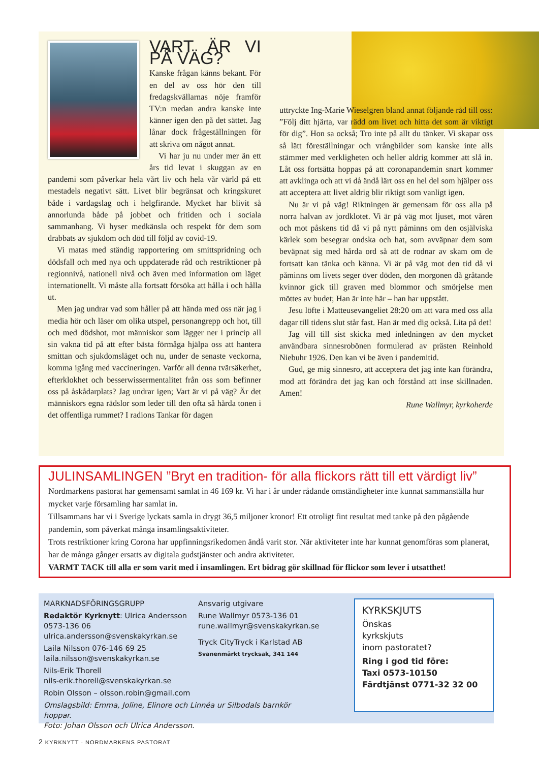VART ÄR VI PÅ VÄG?
Kanske frågan känns bekant. För en del av oss hör den till fredagskvällarnas nöje framför TV:n medan andra kanske inte känner igen den på det sättet. Jag lånar dock frågeställningen för att skriva om något annat.
Vi har ju nu under mer än ett års tid levat i skuggan av en pandemi som påverkar hela vårt liv och hela vår värld på ett mestadels negativt sätt. Livet blir begränsat och kringskuret både i vardagslag och i helgfirande. Mycket har blivit så annorlunda både på jobbet och fritiden och i sociala sammanhang. Vi hyser medkänsla och respekt för dem som drabbats av sjukdom och död till följd av covid-19.
Vi matas med ständig rapportering om smittspridning och dödsfall och med nya och uppdaterade råd och restriktioner på regionnivå, nationell nivå och även med information om läget internationellt. Vi måste alla fortsatt försöka att hålla i och hålla ut.
Men jag undrar vad som håller på att hända med oss när jag i media hör och läser om olika utspel, personangrepp och hot, till och med dödshot, mot människor som lägger ner i princip all sin vakna tid på att efter bästa förmåga hjälpa oss att hantera smittan och sjukdomsläget och nu, under de senaste veckorna, komma igång med vaccineringen. Varför all denna tvärsäkerhet, efterklokhet och besserwissermentalitet från oss som befinner oss på åskådarplats? Jag undrar igen; Vart är vi på väg? Är det människors egna rädslor som leder till den ofta så hårda tonen i det offentliga rummet? I radions Tankar för dagen
uttryckte Ing-Marie Wieselgren bland annat följande råd till oss: ”Följ ditt hjärta, var rädd om livet och hitta det som är viktigt för dig”. Hon sa också; Tro inte på allt du tänker. Vi skapar oss så lätt föreställningar och vrångbilder som kanske inte alls stämmer med verkligheten och heller aldrig kommer att slå in. Låt oss fortsätta hoppas på att coronapandemin snart kommer att avklinga och att vi då ändå lärt oss en hel del som hjälper oss att acceptera att livet aldrig blir riktigt som vanligt igen.
Nu är vi på väg! Riktningen är gemensam för oss alla på norra halvan av jordklotet. Vi är på väg mot ljuset, mot våren och mot påskens tid då vi på nytt påminns om den osjälviska kärlek som besegrar ondska och hat, som avväpnar dem som beväpnat sig med hårda ord så att de rodnar av skam om de fortsatt kan tänka och känna. Vi är på väg mot den tid då vi påminns om livets seger över döden, den morgonen då gråtande kvinnor gick till graven med blommor och smörjelse men möttes av budet; Han är inte här – han har uppstått.
Jesu löfte i Matteusevangeliet 28:20 om att vara med oss alla dagar till tidens slut står fast. Han är med dig också. Lita på det!
Jag vill till sist skicka med inledningen av den mycket användbara sinnesrobönen formulerad av prästen Reinhold Niebuhr 1926. Den kan vi be även i pandemitid.
Gud, ge mig sinnesro, att acceptera det jag inte kan förändra, mod att förändra det jag kan och förstånd att inse skillnaden. Amen!
Rune Wallmyr, kyrkoherde
JULINSAMLINGEN ”Bryt en tradition- för alla flickors rätt till ett värdigt liv”
Nordmarkens pastorat har gemensamt samlat in 46 169 kr. Vi har i år under rådande omständigheter inte kunnat sammanställa hur mycket varje församling har samlat in.
Tillsammans har vi i Sverige lyckats samla in drygt 36,5 miljoner kronor! Ett otroligt fint resultat med tanke på den pågående pandemin, som påverkat många insamlingsaktiviteter.
Trots restriktioner kring Corona har uppfinningsrikedomen ändå varit stor. När aktiviteter inte har kunnat genomföras som planerat, har de många gånger ersatts av digitala gudstjänster och andra aktiviteter.
VARMT TACK till alla er som varit med i insamlingen. Ert bidrag gör skillnad för flickor som lever i utsatthet!
MARKNADSFÖRINGSGRUPP
Redaktör Kyrknytt: Ulrica Andersson 0573-136 06
ulrica.andersson@svenskakyrkan.se
Laila Nilsson 076-146 69 25
laila.nilsson@svenskakyrkan.se
Nils-Erik Thorell
nils-erik.thorell@svenskakyrkan.se
Robin Olsson – olsson.robin@gmail.com
Omslagsbild: Emma, Joline, Elinore och Linnéa ur Silbodals barnkör hoppar.
Foto: Johan Olsson och Ulrica Andersson.
Ansvarig utgivare
Rune Wallmyr 0573-136 01
rune.wallmyr@svenskakyrkan.se
Tryck CityTryck i Karlstad AB
Svanenmärkt trycksak, 341 144
KYRKSKJUTS
Önskas
kyrkskjuts
inom pastoratet?
Ring i god tid före:
Taxi 0573-10150
Färdtjänst 0771-32 32 00
2 KYRKNYTT · NORDMARKENS PASTORAT